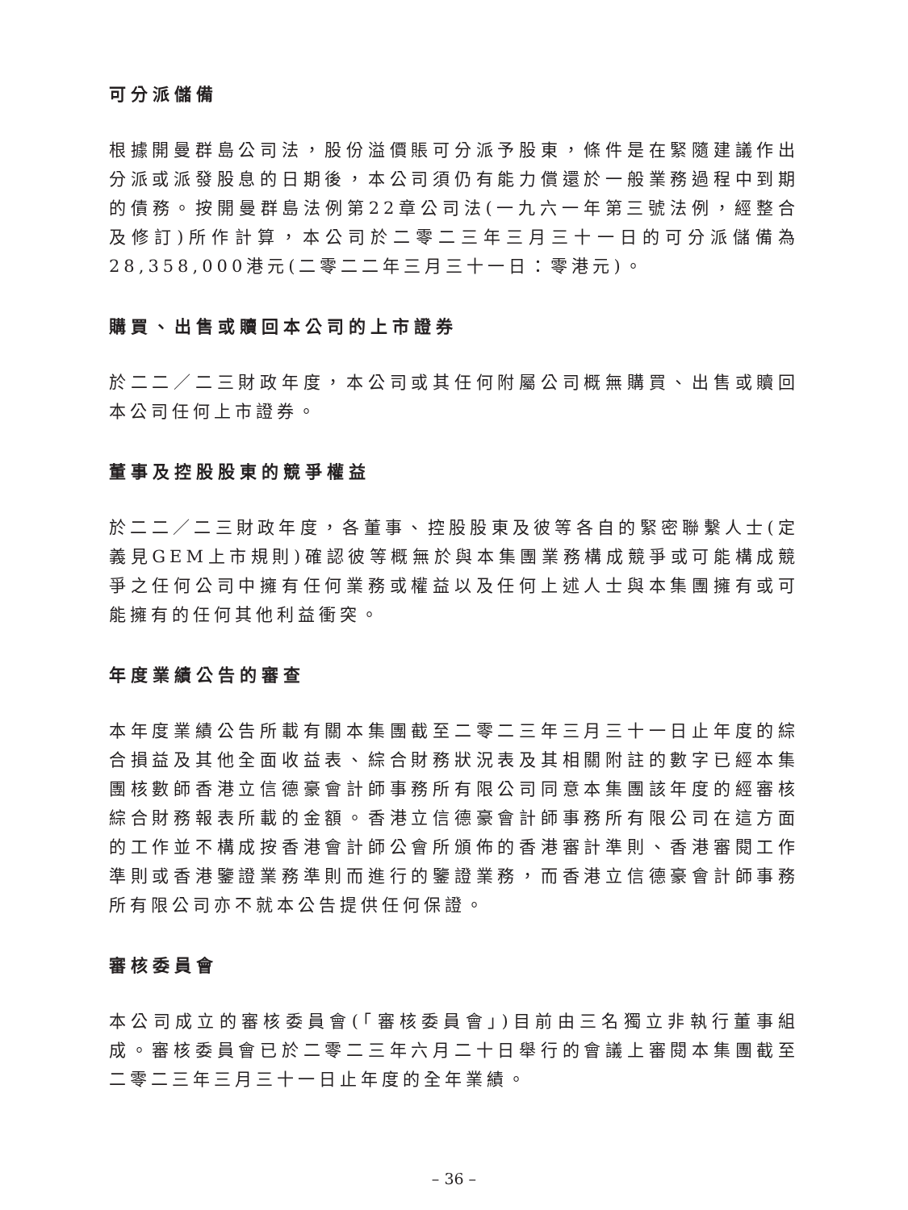可分派儲備
根據開曼群島公司法，股份溢價賬可分派予股東，條件是在緊隨建議作出分派或派發股息的日期後，本公司須仍有能力償還於一般業務過程中到期的債務。按開曼群島法例第22章公司法(一九六一年第三號法例，經整合及修訂)所作計算，本公司於二零二三年三月三十一日的可分派儲備為28,358,000港元(二零二二年三月三十一日：零港元)。
購買、出售或贖回本公司的上市證券
於二二／二三財政年度，本公司或其任何附屬公司概無購買、出售或贖回本公司任何上市證券。
董事及控股股東的競爭權益
於二二／二三財政年度，各董事、控股股東及彼等各自的緊密聯繫人士(定義見GEM上市規則)確認彼等概無於與本集團業務構成競爭或可能構成競爭之任何公司中擁有任何業務或權益以及任何上述人士與本集團擁有或可能擁有的任何其他利益衝突。
年度業績公告的審查
本年度業績公告所載有關本集團截至二零二三年三月三十一日止年度的綜合損益及其他全面收益表、綜合財務狀況表及其相關附註的數字已經本集團核數師香港立信德豪會計師事務所有限公司同意本集團該年度的經審核綜合財務報表所載的金額。香港立信德豪會計師事務所有限公司在這方面的工作並不構成按香港會計師公會所頒佈的香港審計準則、香港審閱工作準則或香港鑒證業務準則而進行的鑒證業務，而香港立信德豪會計師事務所有限公司亦不就本公告提供任何保證。
審核委員會
本公司成立的審核委員會(「審核委員會」)目前由三名獨立非執行董事組成。審核委員會已於二零二三年六月二十日舉行的會議上審閱本集團截至二零二三年三月三十一日止年度的全年業績。
– 36 –